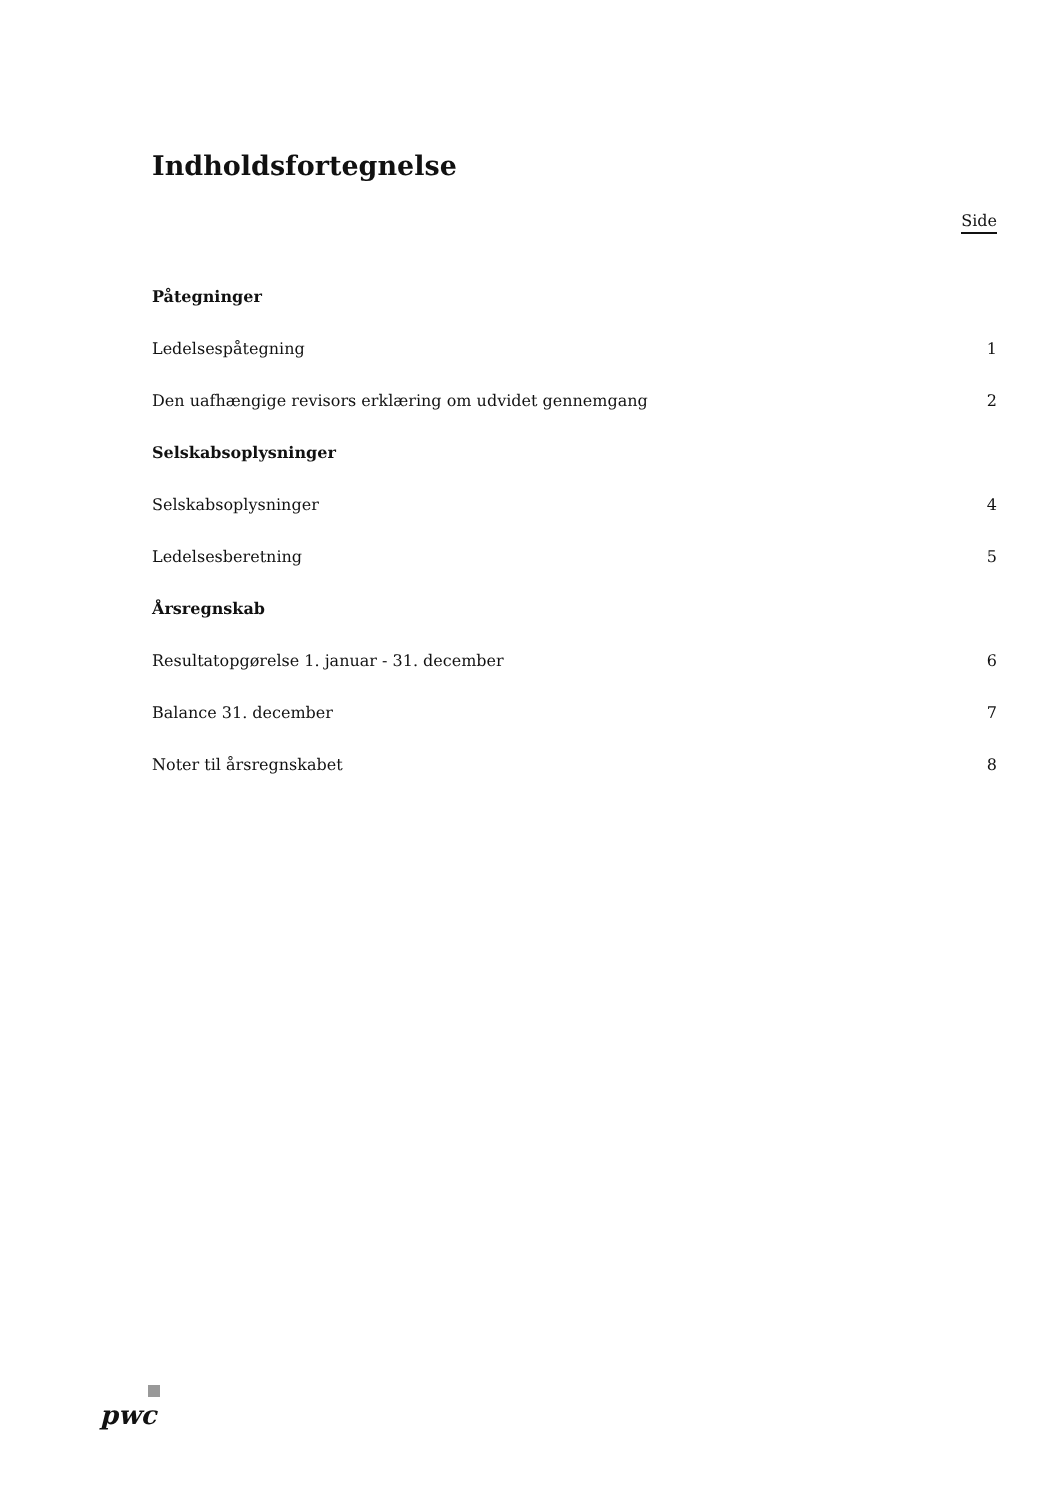Indholdsfortegnelse
Side
Påtegninger
Ledelsespåtegning 1
Den uafhængige revisors erklæring om udvidet gennemgang 2
Selskabsoplysninger
Selskabsoplysninger 4
Ledelsesberetning 5
Årsregnskab
Resultatopgørelse 1. januar - 31. december 6
Balance 31. december 7
Noter til årsregnskabet 8
pwc